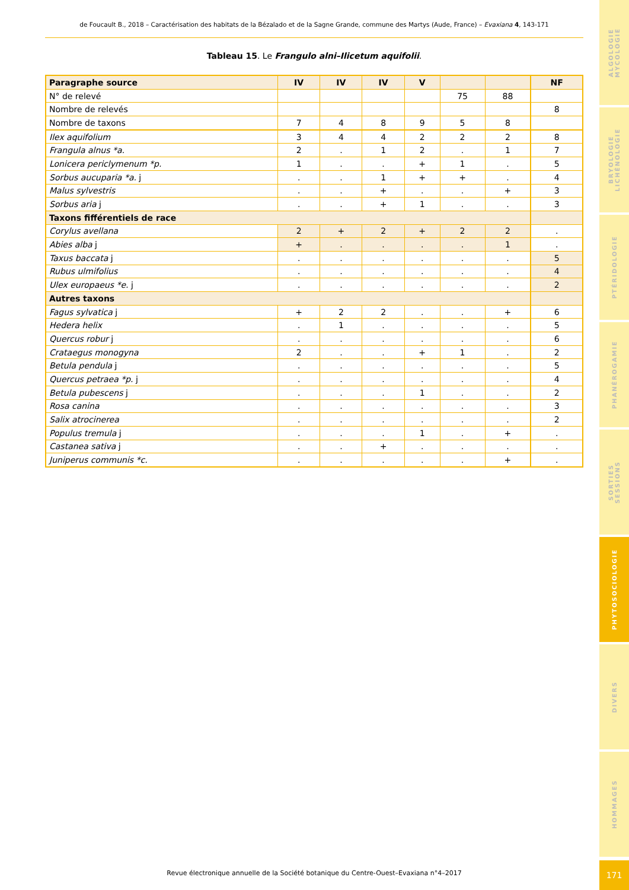de Foucault B., 2018 – Caractérisation des habitats de la Bézalado et de la Sagne Grande, commune des Martys (Aude, France) – Evaxiana 4, 143-171
Tableau 15. Le Frangulo alni–Ilicetum aquifolii.
| Paragraphe source | IV | IV | IV | V | | | NF |
| --- | --- | --- | --- | --- | --- | --- | --- |
| N° de relevé | | | | | 75 | 88 | |
| Nombre de relevés | | | | | | | 8 |
| Nombre de taxons | 7 | 4 | 8 | 9 | 5 | 8 | |
| Ilex aquifolium | 3 | 4 | 4 | 2 | 2 | 2 | 8 |
| Frangula alnus *a. | 2 | . | 1 | 2 | . | 1 | 7 |
| Lonicera periclymenum *p. | 1 | . | . | + | 1 | . | 5 |
| Sorbus aucuparia *a. j | . | . | 1 | + | + | . | 4 |
| Malus sylvestris | . | . | + | . | . | + | 3 |
| Sorbus aria j | . | . | + | 1 | . | . | 3 |
| Taxons fifférentiels de race | | | | | | | |
| Corylus avellana | 2 | + | 2 | + | 2 | 2 | . |
| Abies alba j | + | . | . | . | . | 1 | . |
| Taxus baccata j | . | . | . | . | . | . | 5 |
| Rubus ulmifolius | . | . | . | . | . | . | 4 |
| Ulex europaeus *e. j | . | . | . | . | . | . | 2 |
| Autres taxons | | | | | | | |
| Fagus sylvatica j | + | 2 | 2 | . | . | + | 6 |
| Hedera helix | . | 1 | . | . | . | . | 5 |
| Quercus robur j | . | . | . | . | . | . | 6 |
| Crataegus monogyna | 2 | . | . | + | 1 | . | 2 |
| Betula pendula j | . | . | . | . | . | . | 5 |
| Quercus petraea *p. j | . | . | . | . | . | . | 4 |
| Betula pubescens j | . | . | . | 1 | . | . | 2 |
| Rosa canina | . | . | . | . | . | . | 3 |
| Salix atrocinerea | . | . | . | . | . | . | 2 |
| Populus tremula j | . | . | . | 1 | . | + | . |
| Castanea sativa j | . | . | + | . | . | . | . |
| Juniperus communis *c. | . | . | . | . | . | + | . |
ALGOLOGIE
MYCOLOGIE
BRYOLOGIE
LICHÉNOLOGIE
PTÉRIDOLOGIE
PHANÉROGAMIE
SORTIES
SESSIONS
PHYTOSOCIOLOGIE
DIVERS
HOMMAGES
171
Revue électronique annuelle de la Société botanique du Centre-Ouest–Evaxiana n°4–2017